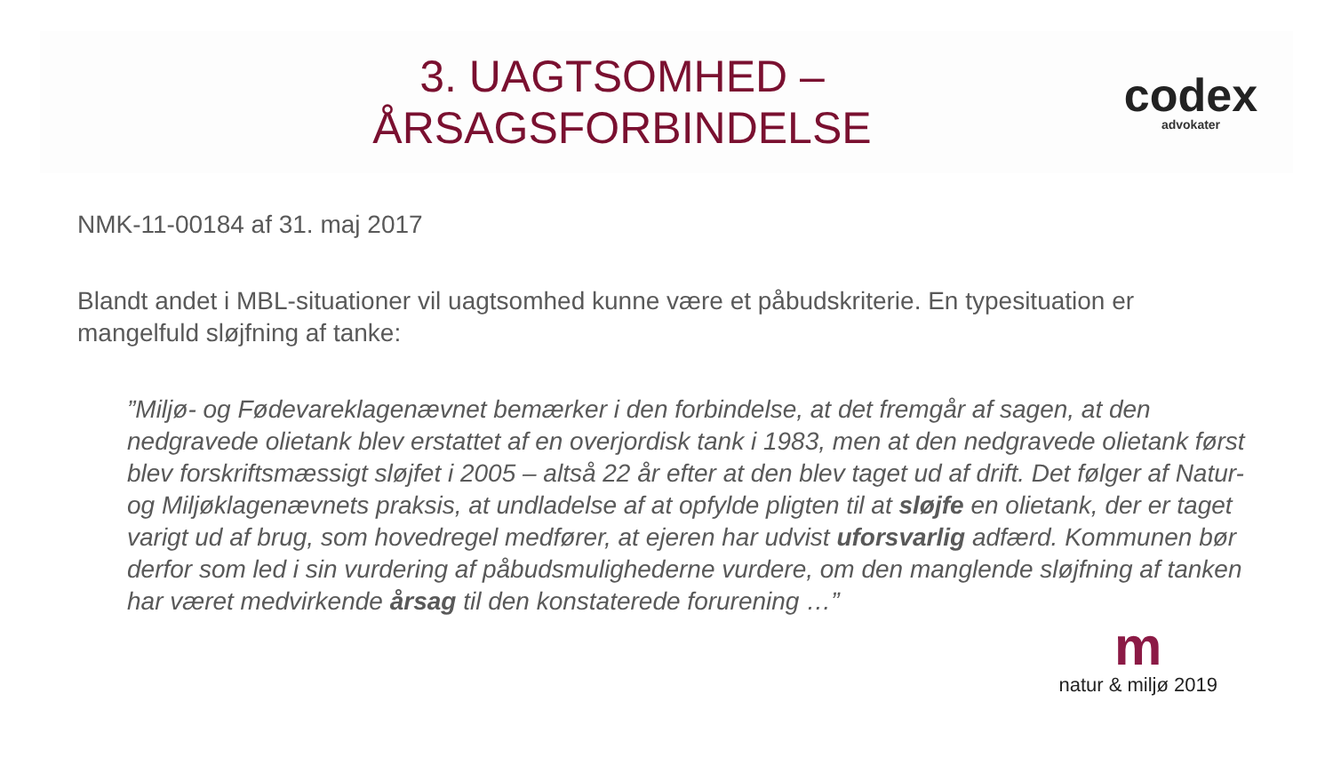3. UAGTSOMHED –
ÅRSAGSFORBINDELSE
codex
advokater
NMK-11-00184 af 31. maj 2017
Blandt andet i MBL-situationer vil uagtsomhed kunne være et påbudskriterie. En typesituation er mangelfuld sløjfning af tanke:
”Miljø- og Fødevareklagenævnet bemærker i den forbindelse, at det fremgår af sagen, at den nedgravede olietank blev erstattet af en overjordisk tank i 1983, men at den nedgravede olietank først blev forskriftsmæssigt sløjfet i 2005 – altså 22 år efter at den blev taget ud af drift. Det følger af Natur- og Miljøklagenævnets praksis, at undladelse af at opfylde pligten til at sløjfe en olietank, der er taget varigt ud af brug, som hovedregel medfører, at ejeren har udvist uforsvarlig adfærd. Kommunen bør derfor som led i sin vurdering af påbudsmulighederne vurdere, om den manglende sløjfning af tanken har været medvirkende årsag til den konstaterede forurening …”
m
natur & miljø 2019